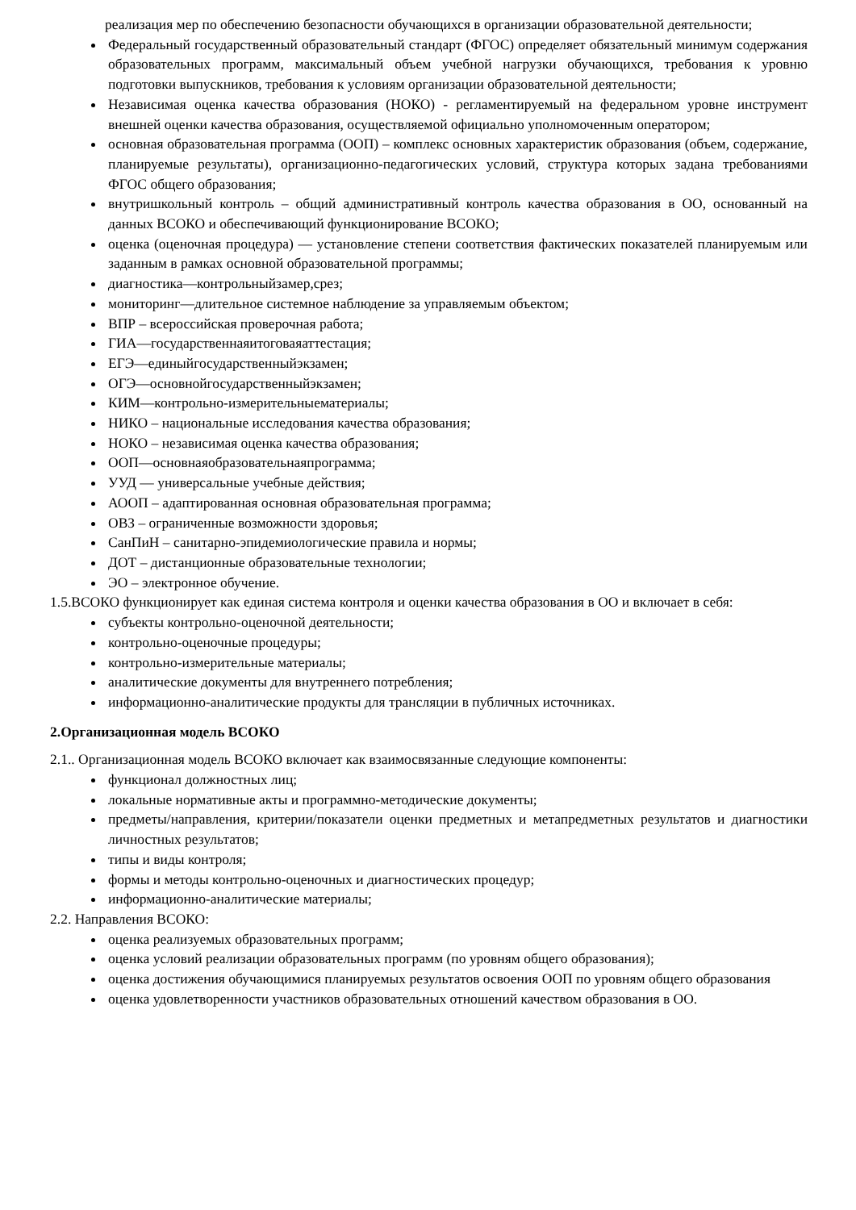реализация мер по обеспечению безопасности обучающихся в организации образовательной деятельности;
Федеральный государственный образовательный стандарт (ФГОС) определяет обязательный минимум содержания образовательных программ, максимальный объем учебной нагрузки обучающихся, требования к уровню подготовки выпускников, требования к условиям организации образовательной деятельности;
Независимая оценка качества образования (НОКО) - регламентируемый на федеральном уровне инструмент внешней оценки качества образования, осуществляемой официально уполномоченным оператором;
основная образовательная программа (ООП) – комплекс основных характеристик образования (объем, содержание, планируемые результаты), организационно-педагогических условий, структура которых задана требованиями ФГОС общего образования;
внутришкольный контроль – общий административный контроль качества образования в ОО, основанный на данных ВСОКО и обеспечивающий функционирование ВСОКО;
оценка (оценочная процедура) — установление степени соответствия фактических показателей планируемым или заданным в рамках основной образовательной программы;
диагностика—контрольныйзамер,срез;
мониторинг—длительное системное наблюдение за управляемым объектом;
ВПР – всероссийская проверочная работа;
ГИА—государственнаяитоговаяаттестация;
ЕГЭ—единыйгосударственныйэкзамен;
ОГЭ—основнойгосударственныйэкзамен;
КИМ—контрольно-измерительныематериалы;
НИКО – национальные исследования качества образования;
НОКО – независимая оценка качества образования;
ООП—основнаяобразовательнаяпрограмма;
УУД — универсальные учебные действия;
АООП – адаптированная основная образовательная программа;
ОВЗ – ограниченные возможности здоровья;
СанПиН – санитарно-эпидемиологические правила и нормы;
ДОТ – дистанционные образовательные технологии;
ЭО – электронное обучение.
1.5.ВСОКО функционирует как единая система контроля и оценки качества образования в ОО и включает в себя:
субъекты контрольно-оценочной деятельности;
контрольно-оценочные процедуры;
контрольно-измерительные материалы;
аналитические документы для внутреннего потребления;
информационно-аналитические продукты для трансляции в публичных источниках.
2.Организационная модель ВСОКО
2.1.. Организационная модель ВСОКО включает как взаимосвязанные следующие компоненты:
функционал должностных лиц;
локальные нормативные акты и программно-методические документы;
предметы/направления, критерии/показатели оценки предметных и метапредметных результатов и диагностики личностных результатов;
типы и виды контроля;
формы и методы контрольно-оценочных и диагностических процедур;
информационно-аналитические материалы;
2.2. Направления ВСОКО:
оценка реализуемых образовательных программ;
оценка условий реализации образовательных программ (по уровням общего образования);
оценка достижения обучающимися планируемых результатов освоения ООП по уровням общего образования
оценка удовлетворенности участников образовательных отношений качеством образования в ОО.